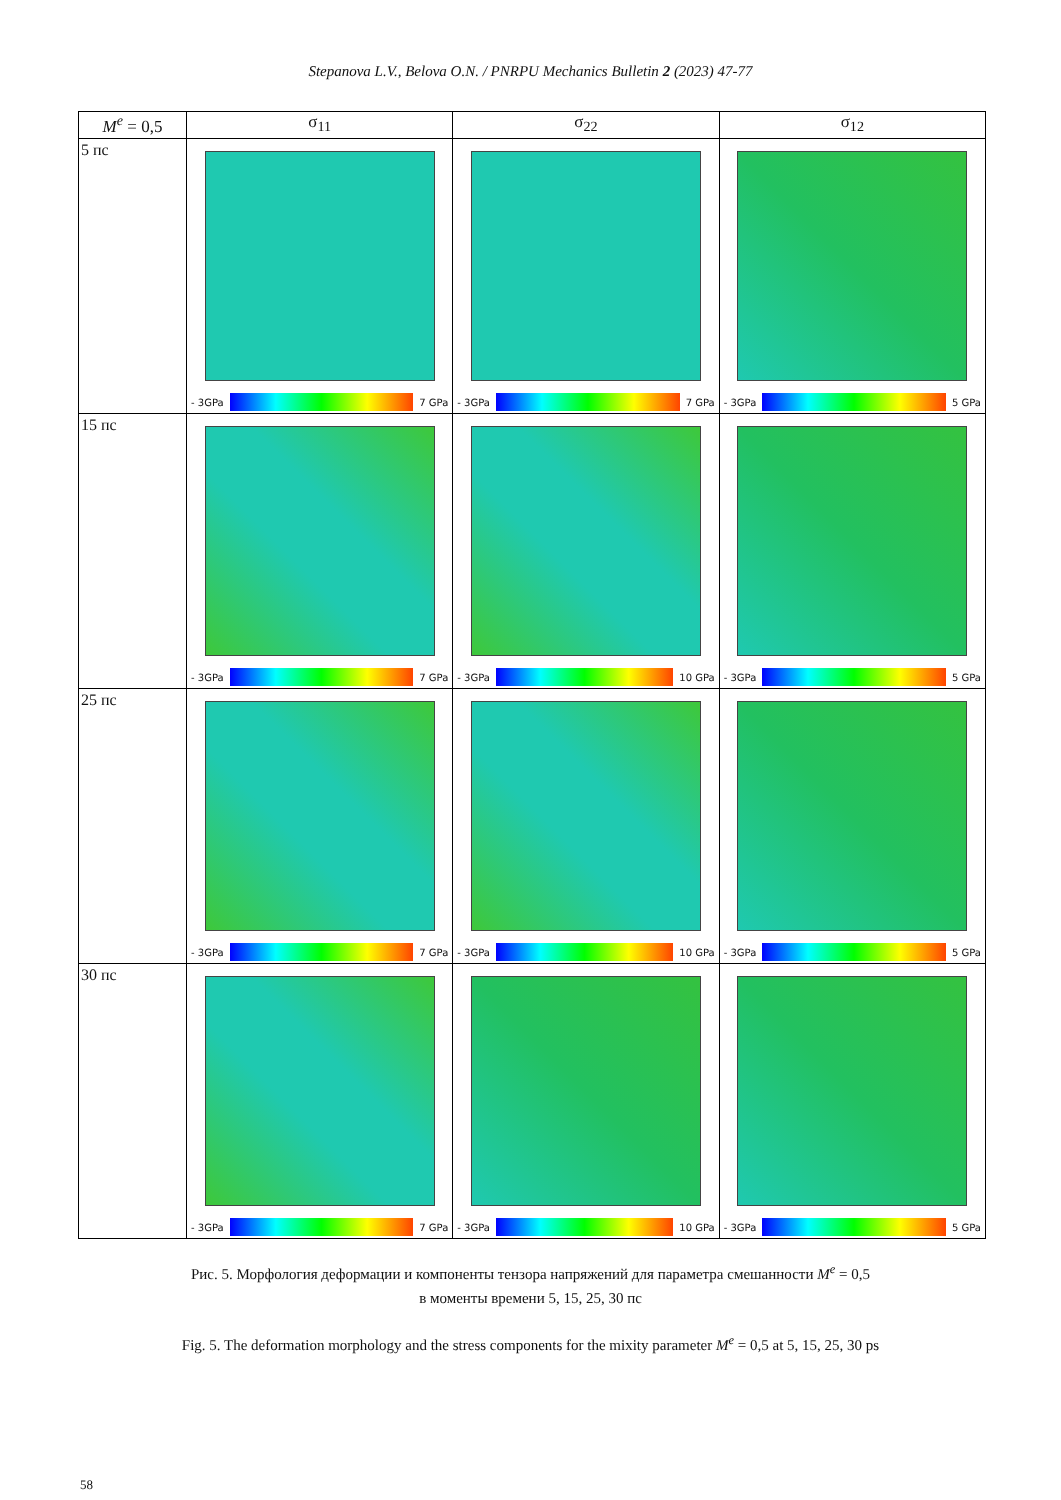Stepanova L.V., Belova O.N. / PNRPU Mechanics Bulletin 2 (2023) 47-77
| M<sup>e</sup> = 0,5 | σ<sub>11</sub> | σ<sub>22</sub> | σ<sub>12</sub> |
| --- | --- | --- | --- |
| 5 пс | - 3GPa 7 GPa | - 3GPa 7 GPa | - 3GPa 5 GPa |
| 15 пс | - 3GPa 7 GPa | - 3GPa 10 GPa | - 3GPa 5 GPa |
| 25 пс | - 3GPa 7 GPa | - 3GPa 10 GPa | - 3GPa 5 GPa |
| 30 пс | - 3GPa 7 GPa | - 3GPa 10 GPa | - 3GPa 5 GPa |
Рис. 5. Морфология деформации и компоненты тензора напряжений для параметра смешанности M<sup>e</sup> = 0,5
в моменты времени 5, 15, 25, 30 пс
Fig. 5. The deformation morphology and the stress components for the mixity parameter M<sup>e</sup> = 0,5 at 5, 15, 25, 30 ps
58